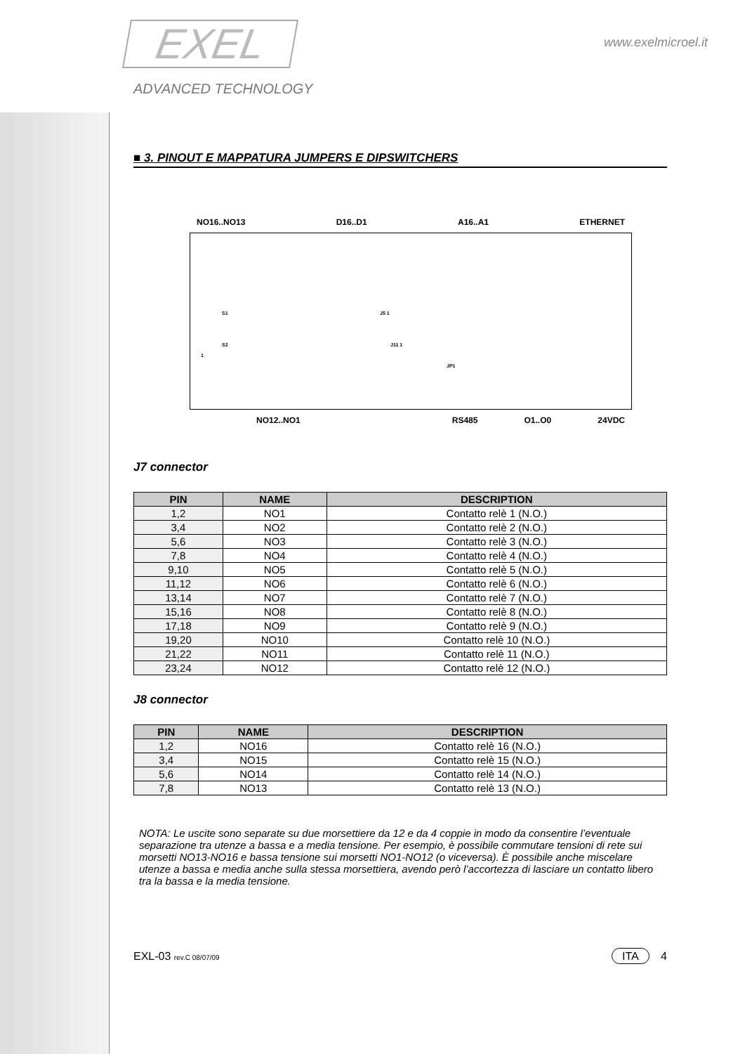EXEL
ADVANCED TECHNOLOGY
www.exelmicroel.it
■ 3. PINOUT E MAPPATURA JUMPERS E DIPSWITCHERS
NO16..NO13 D16..D1 A16..A1 ETHERNET
S1
S2
1
J5 1
J11 1
JP1
NO12..NO1 RS485 O1..O0 24VDC
J7 connector
| PIN | NAME | DESCRIPTION |
| --- | --- | --- |
| 1,2 | NO1 | Contatto relè 1 (N.O.) |
| 3,4 | NO2 | Contatto relè 2 (N.O.) |
| 5,6 | NO3 | Contatto relè 3 (N.O.) |
| 7,8 | NO4 | Contatto relè 4 (N.O.) |
| 9,10 | NO5 | Contatto relè 5 (N.O.) |
| 11,12 | NO6 | Contatto relè 6 (N.O.) |
| 13,14 | NO7 | Contatto relè 7 (N.O.) |
| 15,16 | NO8 | Contatto relè 8 (N.O.) |
| 17,18 | NO9 | Contatto relè 9 (N.O.) |
| 19,20 | NO10 | Contatto relè 10 (N.O.) |
| 21,22 | NO11 | Contatto relè 11 (N.O.) |
| 23,24 | NO12 | Contatto relè 12 (N.O.) |
J8 connector
| PIN | NAME | DESCRIPTION |
| --- | --- | --- |
| 1,2 | NO16 | Contatto relè 16 (N.O.) |
| 3,4 | NO15 | Contatto relè 15 (N.O.) |
| 5,6 | NO14 | Contatto relè 14 (N.O.) |
| 7,8 | NO13 | Contatto relè 13 (N.O.) |
NOTA: Le uscite sono separate su due morsettiere da 12 e da 4 coppie in modo da consentire l’eventuale separazione tra utenze a bassa e a media tensione. Per esempio, è possibile commutare tensioni di rete sui morsetti NO13-NO16 e bassa tensione sui morsetti NO1-NO12 (o viceversa). È possibile anche miscelare utenze a bassa e media anche sulla stessa morsettiera, avendo però l’accortezza di lasciare un contatto libero tra la bassa e la media tensione.
EXL-03 rev.C 08/07/09 ITA 4